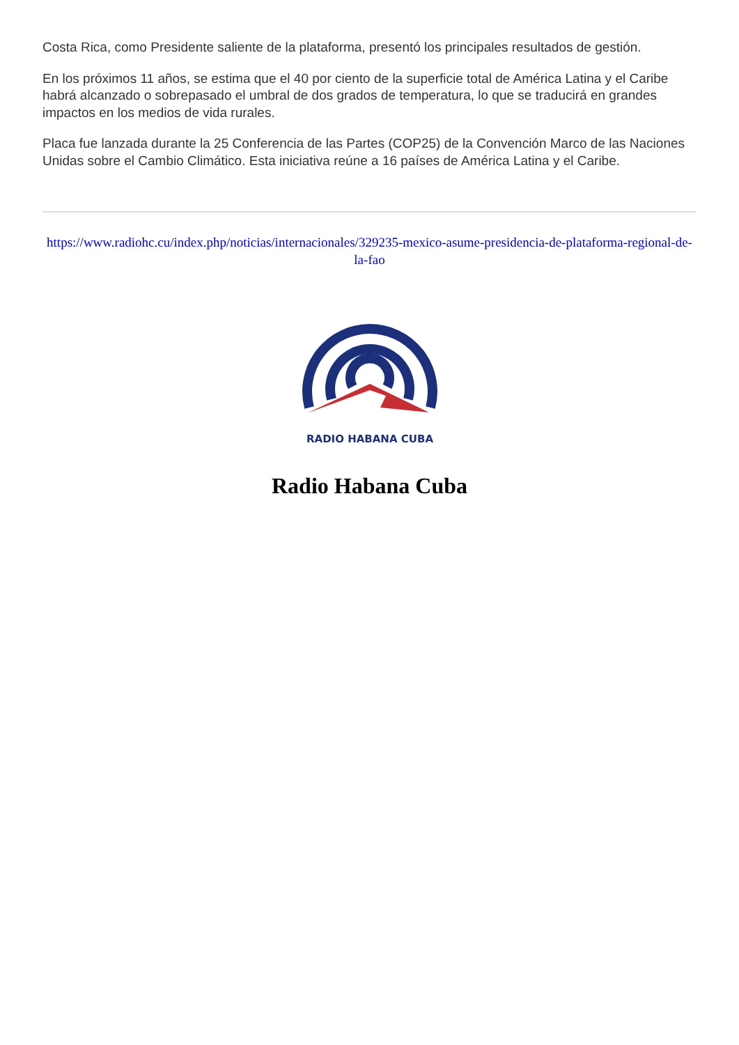Costa Rica, como Presidente saliente de la plataforma, presentó los principales resultados de gestión.
En los próximos 11 años, se estima que el 40 por ciento de la superficie total de América Latina y el Caribe habrá alcanzado o sobrepasado el umbral de dos grados de temperatura, lo que se traducirá en grandes impactos en los medios de vida rurales.
Placa fue lanzada durante la 25 Conferencia de las Partes (COP25) de la Convención Marco de las Naciones Unidas sobre el Cambio Climático. Esta iniciativa reúne a 16 países de América Latina y el Caribe.
https://www.radiohc.cu/index.php/noticias/internacionales/329235-mexico-asume-presidencia-de-plataforma-regional-de-la-fao
RADIO HABANA CUBA
Radio Habana Cuba